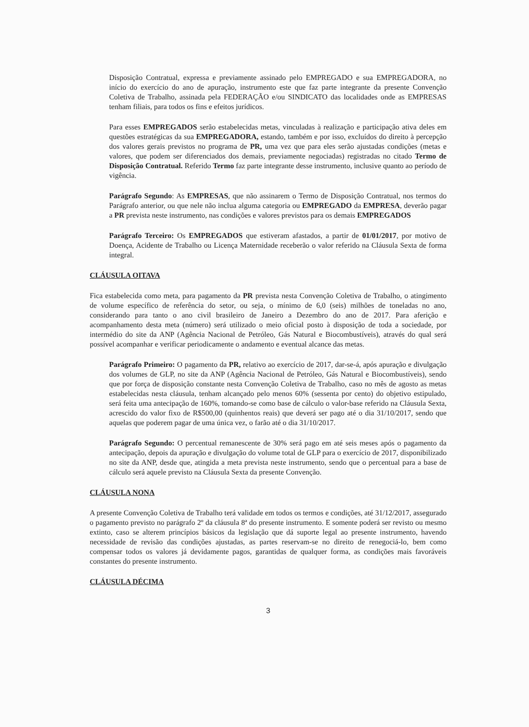Disposição Contratual, expressa e previamente assinado pelo EMPREGADO e sua EMPREGADORA, no início do exercício do ano de apuração, instrumento este que faz parte integrante da presente Convenção Coletiva de Trabalho, assinada pela FEDERAÇÃO e/ou SINDICATO das localidades onde as EMPRESAS tenham filiais, para todos os fins e efeitos jurídicos.
Para esses EMPREGADOS serão estabelecidas metas, vinculadas à realização e participação ativa deles em questões estratégicas da sua EMPREGADORA, estando, também e por isso, excluídos do direito à percepção dos valores gerais previstos no programa de PR, uma vez que para eles serão ajustadas condições (metas e valores, que podem ser diferenciados dos demais, previamente negociadas) registradas no citado Termo de Disposição Contratual. Referido Termo faz parte integrante desse instrumento, inclusive quanto ao período de vigência.
Parágrafo Segundo: As EMPRESAS, que não assinarem o Termo de Disposição Contratual, nos termos do Parágrafo anterior, ou que nele não inclua alguma categoria ou EMPREGADO da EMPRESA, deverão pagar a PR prevista neste instrumento, nas condições e valores previstos para os demais EMPREGADOS
Parágrafo Terceiro: Os EMPREGADOS que estiveram afastados, a partir de 01/01/2017, por motivo de Doença, Acidente de Trabalho ou Licença Maternidade receberão o valor referido na Cláusula Sexta de forma integral.
CLÁUSULA OITAVA
Fica estabelecida como meta, para pagamento da PR prevista nesta Convenção Coletiva de Trabalho, o atingimento de volume específico de referência do setor, ou seja, o mínimo de 6,0 (seis) milhões de toneladas no ano, considerando para tanto o ano civil brasileiro de Janeiro a Dezembro do ano de 2017. Para aferição e acompanhamento desta meta (número) será utilizado o meio oficial posto à disposição de toda a sociedade, por intermédio do site da ANP (Agência Nacional de Petróleo, Gás Natural e Biocombustíveis), através do qual será possível acompanhar e verificar periodicamente o andamento e eventual alcance das metas.
Parágrafo Primeiro: O pagamento da PR, relativo ao exercício de 2017, dar-se-á, após apuração e divulgação dos volumes de GLP, no site da ANP (Agência Nacional de Petróleo, Gás Natural e Biocombustíveis), sendo que por força de disposição constante nesta Convenção Coletiva de Trabalho, caso no mês de agosto as metas estabelecidas nesta cláusula, tenham alcançado pelo menos 60% (sessenta por cento) do objetivo estipulado, será feita uma antecipação de 160%, tomando-se como base de cálculo o valor-base referido na Cláusula Sexta, acrescido do valor fixo de R$500,00 (quinhentos reais) que deverá ser pago até o dia 31/10/2017, sendo que aquelas que poderem pagar de uma única vez, o farão até o dia 31/10/2017.
Parágrafo Segundo: O percentual remanescente de 30% será pago em até seis meses após o pagamento da antecipação, depois da apuração e divulgação do volume total de GLP para o exercício de 2017, disponibilizado no site da ANP, desde que, atingida a meta prevista neste instrumento, sendo que o percentual para a base de cálculo será aquele previsto na Cláusula Sexta da presente Convenção.
CLÁUSULA NONA
A presente Convenção Coletiva de Trabalho terá validade em todos os termos e condições, até 31/12/2017, assegurado o pagamento previsto no parágrafo 2º da cláusula 8ª do presente instrumento. E somente poderá ser revisto ou mesmo extinto, caso se alterem princípios básicos da legislação que dá suporte legal ao presente instrumento, havendo necessidade de revisão das condições ajustadas, as partes reservam-se no direito de renegociá-lo, bem como compensar todos os valores já devidamente pagos, garantidas de qualquer forma, as condições mais favoráveis constantes do presente instrumento.
CLÁUSULA DÉCIMA
3